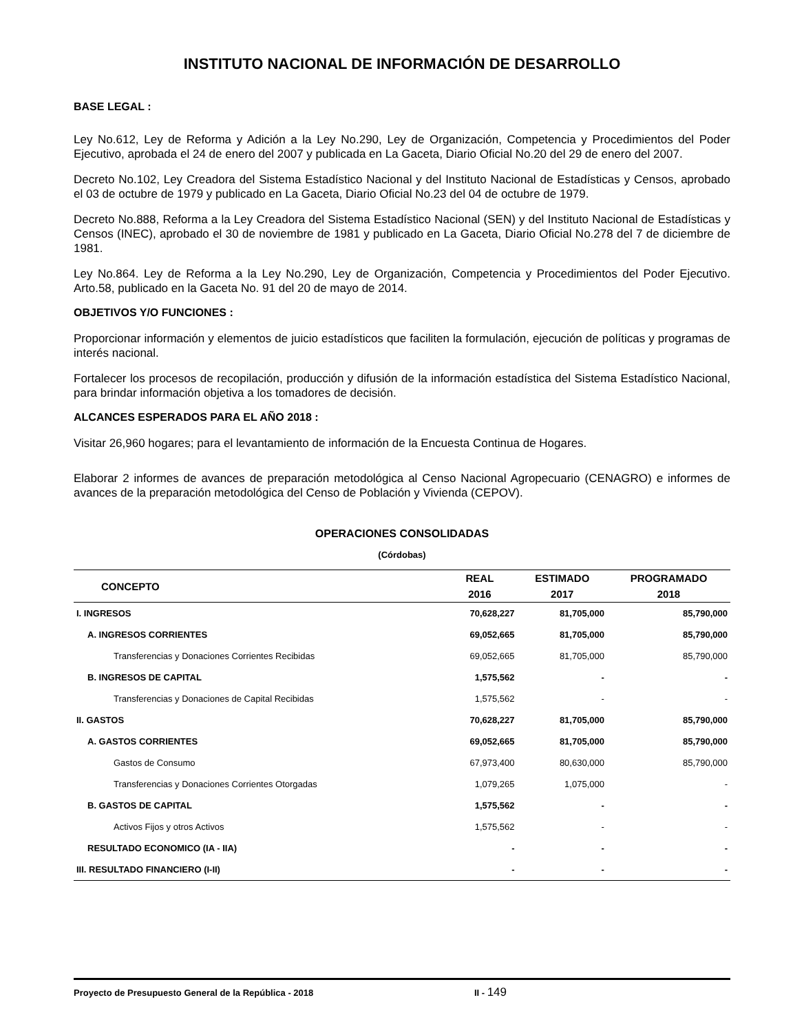INSTITUTO NACIONAL DE INFORMACIÓN DE DESARROLLO
BASE LEGAL :
Ley No.612, Ley de Reforma y Adición a la Ley No.290, Ley de Organización, Competencia y Procedimientos del Poder Ejecutivo, aprobada el 24 de enero del 2007 y publicada en La Gaceta, Diario Oficial No.20 del 29 de enero del 2007.
Decreto No.102, Ley Creadora del Sistema Estadístico Nacional y del Instituto Nacional de Estadísticas y Censos, aprobado el 03 de octubre de 1979 y publicado en La Gaceta, Diario Oficial No.23 del 04 de octubre de 1979.
Decreto No.888, Reforma a la Ley Creadora del Sistema Estadístico Nacional (SEN) y del Instituto Nacional de Estadísticas y Censos (INEC), aprobado el 30 de noviembre de 1981 y publicado en La Gaceta, Diario Oficial No.278 del 7 de diciembre de 1981.
Ley No.864. Ley de Reforma a la Ley No.290, Ley de Organización, Competencia y Procedimientos del Poder Ejecutivo. Arto.58, publicado en la Gaceta No. 91 del 20 de mayo de 2014.
OBJETIVOS Y/O FUNCIONES :
Proporcionar información y elementos de juicio estadísticos que faciliten la formulación, ejecución de políticas y programas de interés nacional.
Fortalecer los procesos de recopilación, producción y difusión de la información estadística del Sistema Estadístico Nacional, para brindar información objetiva a los tomadores de decisión.
ALCANCES ESPERADOS PARA EL AÑO 2018 :
Visitar 26,960 hogares; para el levantamiento de información de la Encuesta Continua de Hogares.
Elaborar 2 informes de avances de preparación metodológica al Censo Nacional Agropecuario (CENAGRO) e informes de avances de la preparación metodológica del Censo de Población y Vivienda (CEPOV).
OPERACIONES CONSOLIDADAS
(Córdobas)
| CONCEPTO | REAL | ESTIMADO | PROGRAMADO |
| --- | --- | --- | --- |
| | 2016 | 2017 | 2018 |
| I. INGRESOS | 70,628,227 | 81,705,000 | 85,790,000 |
| A. INGRESOS CORRIENTES | 69,052,665 | 81,705,000 | 85,790,000 |
| Transferencias y Donaciones Corrientes Recibidas | 69,052,665 | 81,705,000 | 85,790,000 |
| B. INGRESOS DE CAPITAL | 1,575,562 | - | - |
| Transferencias y Donaciones de Capital Recibidas | 1,575,562 | - | - |
| II. GASTOS | 70,628,227 | 81,705,000 | 85,790,000 |
| A. GASTOS CORRIENTES | 69,052,665 | 81,705,000 | 85,790,000 |
| Gastos de Consumo | 67,973,400 | 80,630,000 | 85,790,000 |
| Transferencias y Donaciones Corrientes Otorgadas | 1,079,265 | 1,075,000 | - |
| B. GASTOS DE CAPITAL | 1,575,562 | - | - |
| Activos Fijos y otros Activos | 1,575,562 | - | - |
| RESULTADO ECONOMICO (IA - IIA) | - | - | - |
| III. RESULTADO FINANCIERO (I-II) | - | - | - |
Proyecto de Presupuesto General de la República - 2018 II - 149